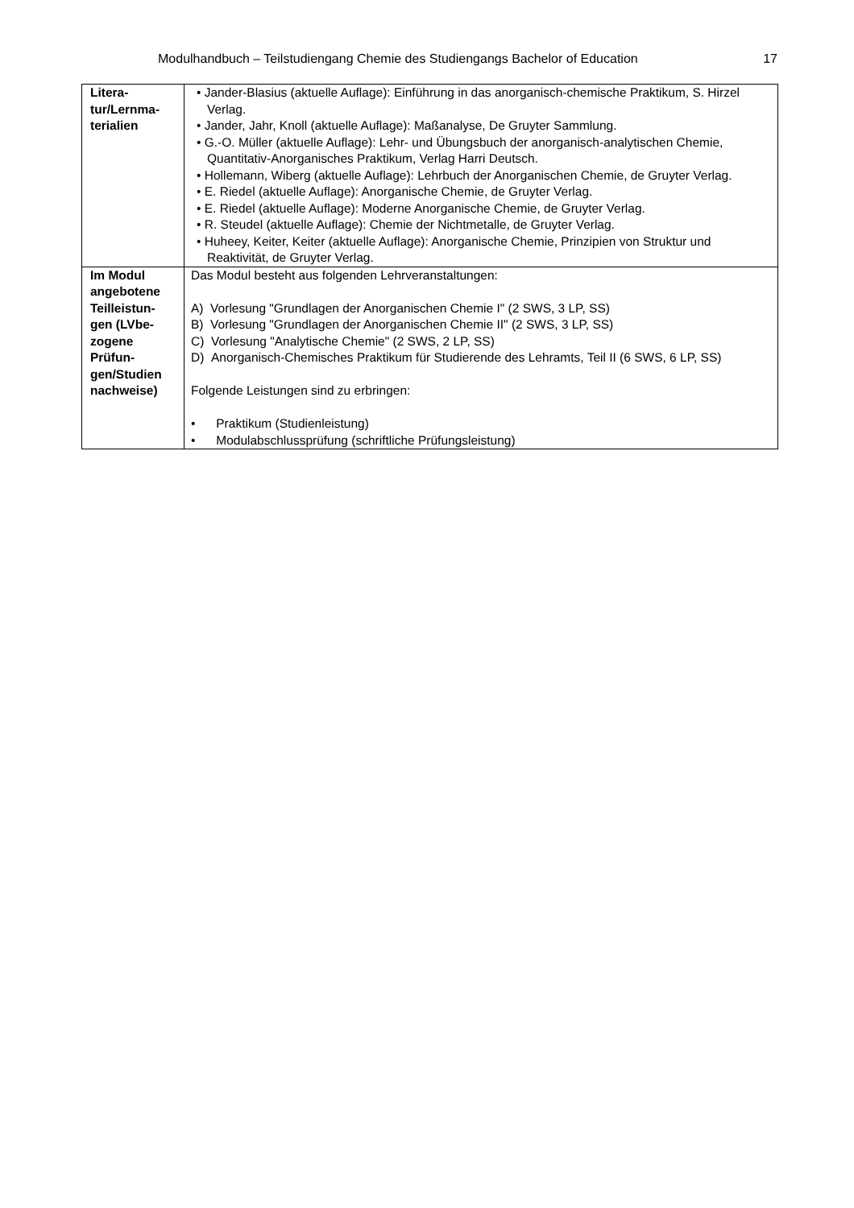Modulhandbuch – Teilstudiengang Chemie des Studiengangs Bachelor of Education 17
| Litera- tur/Lernma- terialien | • Jander-Blasius (aktuelle Auflage): Einführung in das anorganisch-chemische Praktikum, S. Hirzel Verlag. • Jander, Jahr, Knoll (aktuelle Auflage): Maßanalyse, De Gruyter Sammlung. • G.-O. Müller (aktuelle Auflage): Lehr- und Übungsbuch der anorganisch-analytischen Chemie, Quantitativ-Anorganisches Praktikum, Verlag Harri Deutsch. • Hollemann, Wiberg (aktuelle Auflage): Lehrbuch der Anorganischen Chemie, de Gruyter Verlag. • E. Riedel (aktuelle Auflage): Anorganische Chemie, de Gruyter Verlag. • E. Riedel (aktuelle Auflage): Moderne Anorganische Chemie, de Gruyter Verlag. • R. Steudel (aktuelle Auflage): Chemie der Nichtmetalle, de Gruyter Verlag. • Huheey, Keiter, Keiter (aktuelle Auflage): Anorganische Chemie, Prinzipien von Struktur und Reaktivität, de Gruyter Verlag. |
| Im Modul angebotene Teilleistun-gen (LVbe-zogene Prüfun-gen/Studien nachweise) | Das Modul besteht aus folgenden Lehrveranstaltungen: A) Vorlesung "Grundlagen der Anorganischen Chemie I" (2 SWS, 3 LP, SS) B) Vorlesung "Grundlagen der Anorganischen Chemie II" (2 SWS, 3 LP, SS) C) Vorlesung "Analytische Chemie" (2 SWS, 2 LP, SS) D) Anorganisch-Chemisches Praktikum für Studierende des Lehramts, Teil II (6 SWS, 6 LP, SS) Folgende Leistungen sind zu erbringen: • Praktikum (Studienleistung) • Modulabschlussprüfung (schriftliche Prüfungsleistung) |